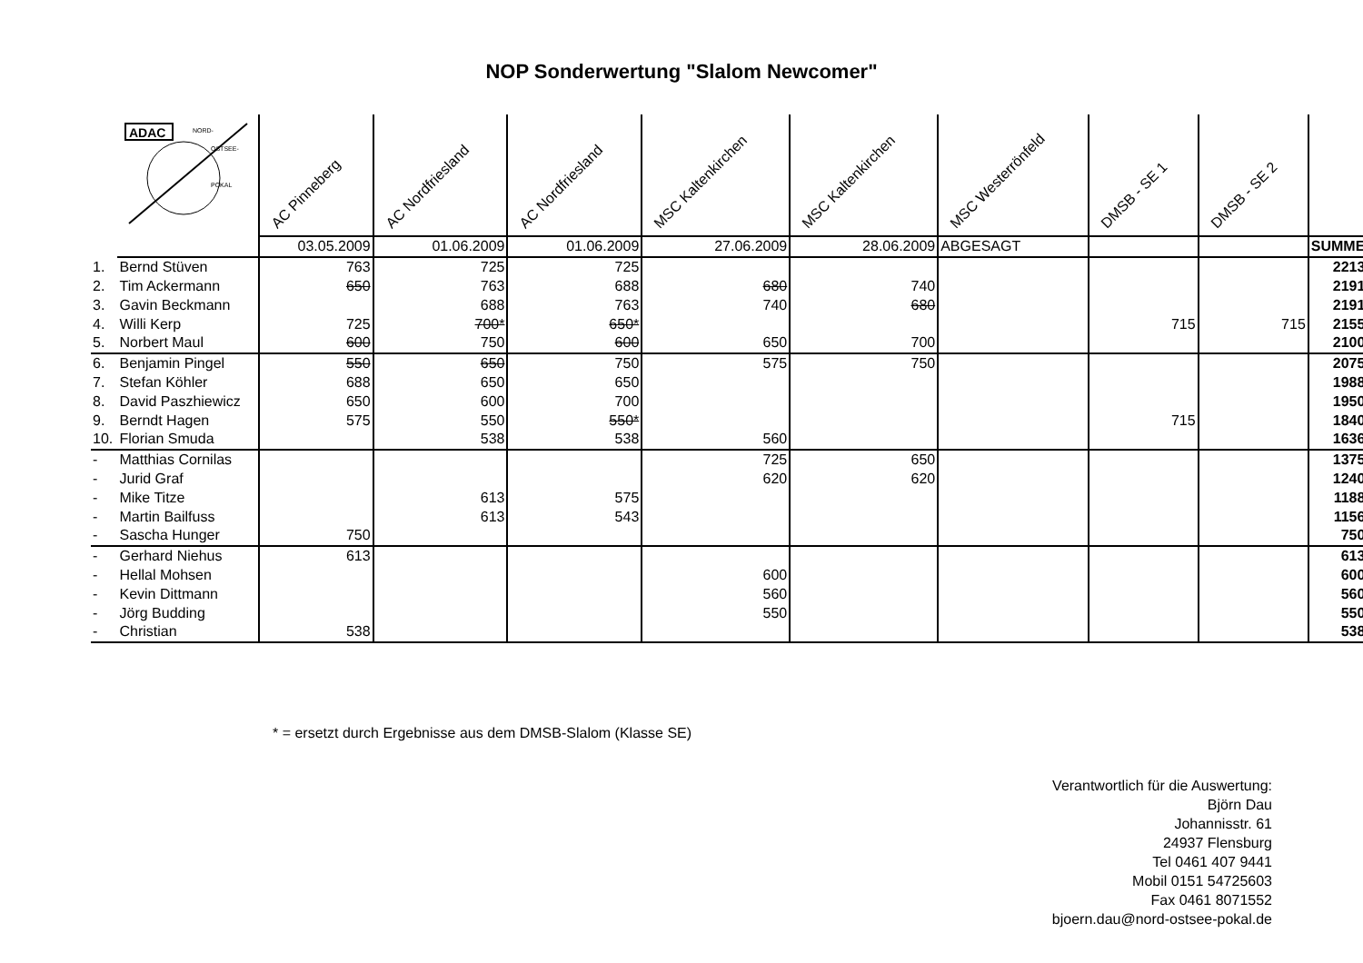NOP Sonderwertung "Slalom Newcomer"
| ADAC NORD- OSTSEE- POKAL | | AC Pinneberg | AC Nordfriesland | AC Nordfriesland | MSC Kaltenkirchen | MSC Kaltenkirchen | MSC Westerrönfeld | DMSB - SE 1 | DMSB - SE 2 | | |
| | | 03.05.2009 | 01.06.2009 | 01.06.2009 | 27.06.2009 | 28.06.2009 | ABGESAGT | | | SUMME | |
| 1. | Bernd Stüven | 763 | 725 | 725 | | | | | | 2213 | |
| 2. | Tim Ackermann | 650 | 763 | 688 | 680 | 740 | | | | 2191 | |
| 3. | Gavin Beckmann | | 688 | 763 | 740 | 680 | | | | 2191 | |
| 4. | Willi Kerp | 725 | 700* | 650* | | | | 715 | 715 | 2155 | |
| 5. | Norbert Maul | 600 | 750 | 600 | 650 | 700 | | | | 2100 | |
| 6. | Benjamin Pingel | 550 | 650 | 750 | 575 | 750 | | | | 2075 | |
| 7. | Stefan Köhler | 688 | 650 | 650 | | | | | | 1988 | |
| 8. | David Paszhiewicz | 650 | 600 | 700 | | | | | | 1950 | |
| 9. | Berndt Hagen | 575 | 550 | 550* | | | | 715 | | 1840 | |
| 10. | Florian Smuda | | 538 | 538 | 560 | | | | | 1636 | |
| - | Matthias Cornilas | | | | 725 | 650 | | | | 1375 | |
| - | Jurid Graf | | | | 620 | 620 | | | | 1240 | |
| - | Mike Titze | | 613 | 575 | | | | | | 1188 | |
| - | Martin Bailfuss | | 613 | 543 | | | | | | 1156 | |
| - | Sascha Hunger | 750 | | | | | | | | 750 | |
| - | Gerhard Niehus | 613 | | | | | | | | 613 | |
| - | Hellal Mohsen | | | | 600 | | | | | 600 | |
| - | Kevin Dittmann | | | | 560 | | | | | 560 | |
| - | Jörg Budding | | | | 550 | | | | | 550 | |
| - | Christian | 538 | | | | | | | | 538 | |
* = ersetzt durch Ergebnisse aus dem DMSB-Slalom (Klasse SE)
Verantwortlich für die Auswertung:
Björn Dau
Johannisstr. 61
24937 Flensburg
Tel 0461 407 9441
Mobil 0151 54725603
Fax 0461 8071552
bjoern.dau@nord-ostsee-pokal.de